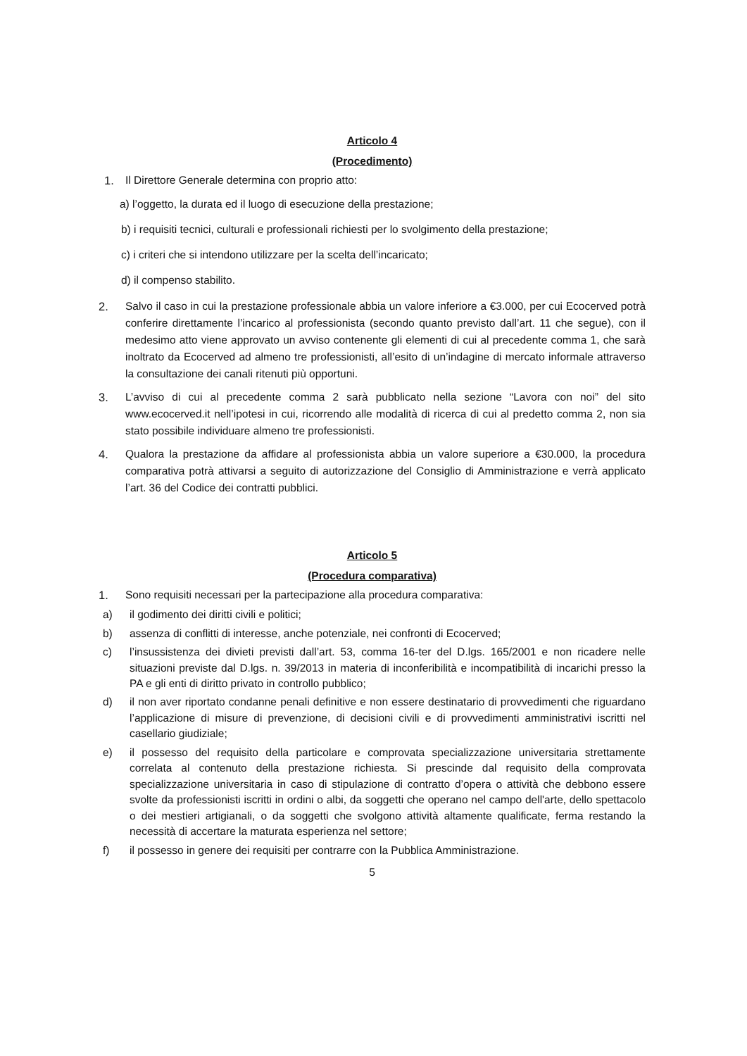Articolo 4
(Procedimento)
1. Il Direttore Generale determina con proprio atto:
a) l’oggetto, la durata ed il luogo di esecuzione della prestazione;
b) i requisiti tecnici, culturali e professionali richiesti per lo svolgimento della prestazione;
c) i criteri che si intendono utilizzare per la scelta dell’incaricato;
d) il compenso stabilito.
2. Salvo il caso in cui la prestazione professionale abbia un valore inferiore a €3.000, per cui Ecocerved potrà conferire direttamente l’incarico al professionista (secondo quanto previsto dall’art. 11 che segue), con il medesimo atto viene approvato un avviso contenente gli elementi di cui al precedente comma 1, che sarà inoltrato da Ecocerved ad almeno tre professionisti, all’esito di un’indagine di mercato informale attraverso la consultazione dei canali ritenuti più opportuni.
3. L’avviso di cui al precedente comma 2 sarà pubblicato nella sezione “Lavora con noi” del sito www.ecocerved.it nell’ipotesi in cui, ricorrendo alle modalità di ricerca di cui al predetto comma 2, non sia stato possibile individuare almeno tre professionisti.
4. Qualora la prestazione da affidare al professionista abbia un valore superiore a €30.000, la procedura comparativa potrà attivarsi a seguito di autorizzazione del Consiglio di Amministrazione e verrà applicato l’art. 36 del Codice dei contratti pubblici.
Articolo 5
(Procedura comparativa)
1. Sono requisiti necessari per la partecipazione alla procedura comparativa:
a) il godimento dei diritti civili e politici;
b) assenza di conflitti di interesse, anche potenziale, nei confronti di Ecocerved;
c) l’insussistenza dei divieti previsti dall’art. 53, comma 16-ter del D.lgs. 165/2001 e non ricadere nelle situazioni previste dal D.lgs. n. 39/2013 in materia di inconferibilità e incompatibilità di incarichi presso la PA e gli enti di diritto privato in controllo pubblico;
d) il non aver riportato condanne penali definitive e non essere destinatario di provvedimenti che riguardano l’applicazione di misure di prevenzione, di decisioni civili e di provvedimenti amministrativi iscritti nel casellario giudiziale;
e) il possesso del requisito della particolare e comprovata specializzazione universitaria strettamente correlata al contenuto della prestazione richiesta. Si prescinde dal requisito della comprovata specializzazione universitaria in caso di stipulazione di contratto d’opera o attività che debbono essere svolte da professionisti iscritti in ordini o albi, da soggetti che operano nel campo dell'arte, dello spettacolo o dei mestieri artigianali, o da soggetti che svolgono attività altamente qualificate, ferma restando la necessità di accertare la maturata esperienza nel settore;
f) il possesso in genere dei requisiti per contrarre con la Pubblica Amministrazione.
5